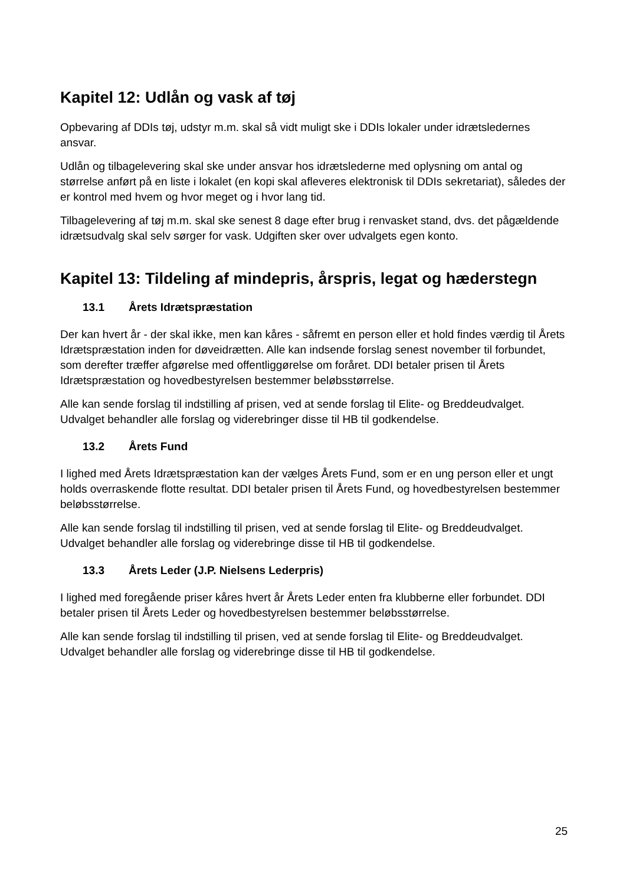Kapitel 12: Udlån og vask af tøj
Opbevaring af DDIs tøj, udstyr m.m. skal så vidt muligt ske i DDIs lokaler under idrætsledernes ansvar.
Udlån og tilbagelevering skal ske under ansvar hos idrætslederne med oplysning om antal og størrelse anført på en liste i lokalet (en kopi skal afleveres elektronisk til DDIs sekretariat), således der er kontrol med hvem og hvor meget og i hvor lang tid.
Tilbagelevering af tøj m.m. skal ske senest 8 dage efter brug i renvasket stand, dvs. det pågældende idrætsudvalg skal selv sørger for vask. Udgiften sker over udvalgets egen konto.
Kapitel 13: Tildeling af mindepris, årspris, legat og hæderstegn
13.1 Årets Idrætspræstation
Der kan hvert år - der skal ikke, men kan kåres - såfremt en person eller et hold findes værdig til Årets Idrætspræstation inden for døveidrætten. Alle kan indsende forslag senest november til forbundet, som derefter træffer afgørelse med offentliggørelse om foråret. DDI betaler prisen til Årets Idrætspræstation og hovedbestyrelsen bestemmer beløbsstørrelse.
Alle kan sende forslag til indstilling af prisen, ved at sende forslag til Elite- og Breddeudvalget. Udvalget behandler alle forslag og viderebringer disse til HB til godkendelse.
13.2 Årets Fund
I lighed med Årets Idrætspræstation kan der vælges Årets Fund, som er en ung person eller et ungt holds overraskende flotte resultat. DDI betaler prisen til Årets Fund, og hovedbestyrelsen bestemmer beløbsstørrelse.
Alle kan sende forslag til indstilling til prisen, ved at sende forslag til Elite- og Breddeudvalget. Udvalget behandler alle forslag og viderebringe disse til HB til godkendelse.
13.3 Årets Leder (J.P. Nielsens Lederpris)
I lighed med foregående priser kåres hvert år Årets Leder enten fra klubberne eller forbundet. DDI betaler prisen til Årets Leder og hovedbestyrelsen bestemmer beløbsstørrelse.
Alle kan sende forslag til indstilling til prisen, ved at sende forslag til Elite- og Breddeudvalget. Udvalget behandler alle forslag og viderebringe disse til HB til godkendelse.
25